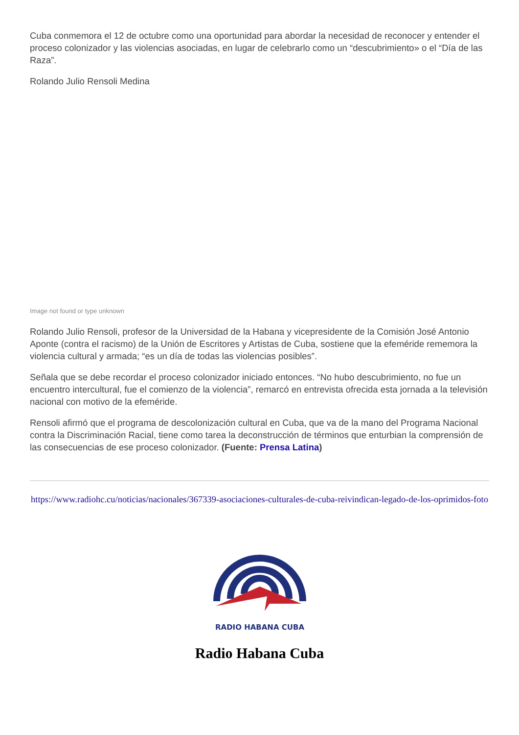Cuba conmemora el 12 de octubre como una oportunidad para abordar la necesidad de reconocer y entender el proceso colonizador y las violencias asociadas, en lugar de celebrarlo como un “descubrimiento» o el “Día de las Raza”.
Rolando Julio Rensoli Medina
Image not found or type unknown
Rolando Julio Rensoli, profesor de la Universidad de la Habana y vicepresidente de la Comisión José Antonio Aponte (contra el racismo) de la Unión de Escritores y Artistas de Cuba, sostiene que la efeméride rememora la violencia cultural y armada; “es un día de todas las violencias posibles”.
Señala que se debe recordar el proceso colonizador iniciado entonces. “No hubo descubrimiento, no fue un encuentro intercultural, fue el comienzo de la violencia”, remarcó en entrevista ofrecida esta jornada a la televisión nacional con motivo de la efeméride.
Rensoli afirmó que el programa de descolonización cultural en Cuba, que va de la mano del Programa Nacional contra la Discriminación Racial, tiene como tarea la deconstrucción de términos que enturbian la comprensión de las consecuencias de ese proceso colonizador. (Fuente: Prensa Latina)
https://www.radiohc.cu/noticias/nacionales/367339-asociaciones-culturales-de-cuba-reivindican-legado-de-los-oprimidos-foto
RADIO HABANA CUBA
Radio Habana Cuba